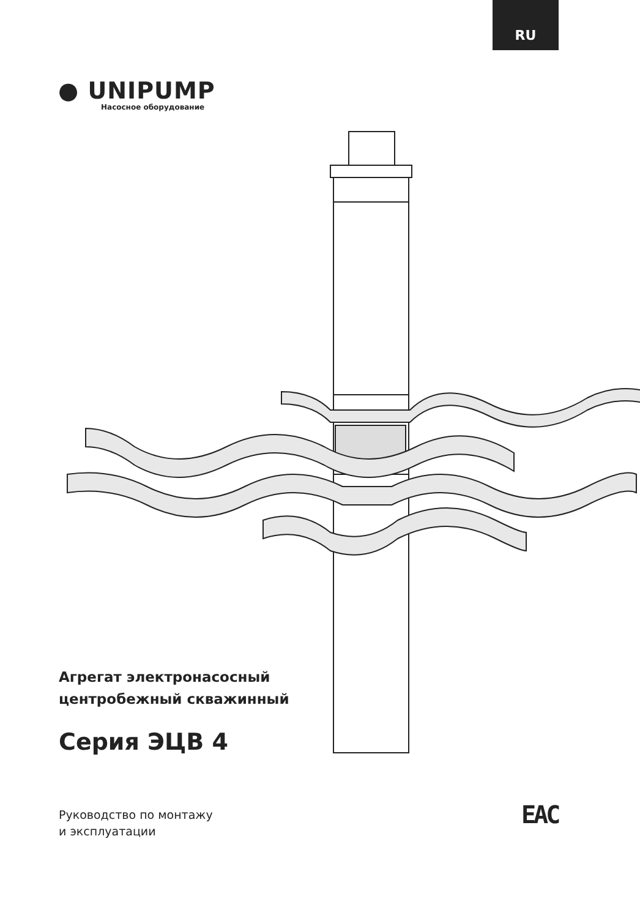RU
● UNIPUMP
Насосное оборудование
Агрегат электронасосный
центробежный скважинный
Серия ЭЦВ 4
Руководство по монтажу
и эксплуатации
EAC